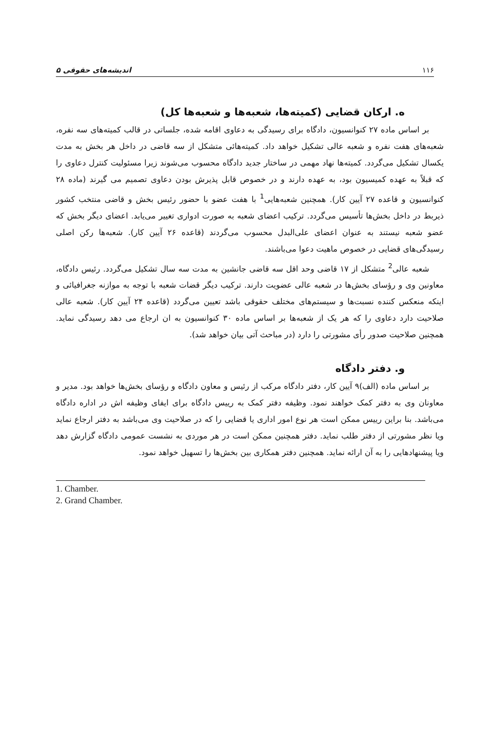۱۱۶ اندیشه‌های حقوقی ۵
ه. ارکان قضایی (کمیته‌ها، شعبه‌ها و شعبه‌ها کل)
بر اساس ماده ۲۷ کنوانسیون، دادگاه برای رسیدگی به دعاوی اقامه شده، جلساتی در قالب کمیته‌های سه نفره، شعبه‌های هفت نفره و شعبه عالی تشکیل خواهد داد. کمیته‌هائی متشکل از سه قاضی در داخل هر بخش به مدت یکسال تشکیل می‌گردد. کمیته‌ها نهاد مهمی در ساختار جدید دادگاه محسوب می‌شوند زیرا مسئولیت کنترل دعاوی را که قبلاً به عهده کمیسیون بود، به عهده دارند و در خصوص قابل پذیرش بودن دعاوی تصمیم می گیرند (ماده ۲۸ کنوانسیون و قاعده ۲۷ آیین کار). همچنین شعبه‌هایی<sup>1</sup> با هفت عضو با حضور رئیس بخش و قاضی منتخب کشور ذیربط در داخل بخش‌ها تأسیس می‌گردد. ترکیب اعضای شعبه به صورت ادواری تغییر می‌یابد. اعضای دیگر بخش که عضو شعبه نیستند به عنوان اعضای علی‌البدل محسوب می‌گردند (قاعده ۲۶ آیین کار). شعبه‌ها رکن اصلی رسیدگی‌های قضایی در خصوص ماهیت دعوا می‌باشند.
شعبه عالی<sup>2</sup> متشکل از ۱۷ قاضی وحد اقل سه قاضی جانشین به مدت سه سال تشکیل می‌گردد. رئیس دادگاه، معاونین وی و رؤسای بخش‌ها در شعبه عالی عضویت دارند. ترکیب دیگر قضات شعبه با توجه به موازنه جغرافیائی و اینکه منعکس کننده نسبت‌ها و سیستم‌های مختلف حقوقی باشد تعیین می‌گردد (قاعده ۲۴ آیین کار). شعبه عالی صلاحیت دارد دعاوی را که هر یک از شعبه‌ها بر اساس ماده ۳۰ کنوانسیون به ان ارجاع می دهد رسیدگی نماید. همچنین صلاحیت صدور رأی مشورتی را دارد (در مباحث آتی بیان خواهد شد).
و. دفتر دادگاه
بر اساس ماده (الف)۹ آیین کار، دفتر دادگاه مرکب از رئیس و معاون دادگاه و رؤسای بخش‌ها خواهد بود. مدیر و معاونان وی به دفتر کمک خواهند نمود. وظیفه دفتر کمک به رییس دادگاه برای ایفای وظیفه اش در اداره دادگاه می‌باشد. بنا براین رییس ممکن است هر نوع امور اداری یا قضایی را که در صلاحیت وی می‌باشد به دفتر ارجاع نماید ویا نظر مشورتی از دفتر طلب نماید. دفتر همچنین ممکن است در هر موردی به نشست عمومی دادگاه گزارش دهد ویا پیشنهادهایی را به آن ارائه نماید. همچنین دفتر همکاری بین بخش‌ها را تسهیل خواهد نمود.
1. Chamber.
2. Grand Chamber.